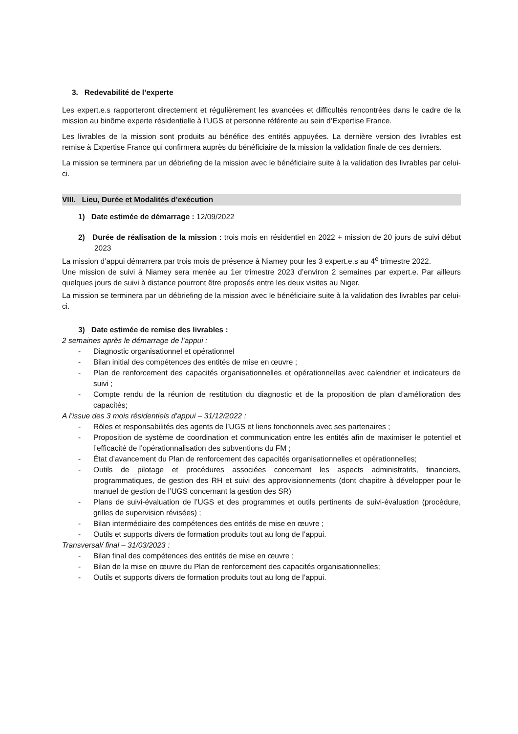3. Redevabilité de l’experte
Les expert.e.s rapporteront directement et régulièrement les avancées et difficultés rencontrées dans le cadre de la mission au binôme experte résidentielle à l’UGS et personne référente au sein d’Expertise France.
Les livrables de la mission sont produits au bénéfice des entités appuyées. La dernière version des livrables est remise à Expertise France qui confirmera auprès du bénéficiaire de la mission la validation finale de ces derniers.
La mission se terminera par un débriefing de la mission avec le bénéficiaire suite à la validation des livrables par celui-ci.
VIII. Lieu, Durée et Modalités d’exécution
1) Date estimée de démarrage : 12/09/2022
2) Durée de réalisation de la mission : trois mois en résidentiel en 2022 + mission de 20 jours de suivi début 2023
La mission d’appui démarrera par trois mois de présence à Niamey pour les 3 expert.e.s au 4<sup>e</sup> trimestre 2022.
Une mission de suivi à Niamey sera menée au 1er trimestre 2023 d’environ 2 semaines par expert.e. Par ailleurs quelques jours de suivi à distance pourront être proposés entre les deux visites au Niger.
La mission se terminera par un débriefing de la mission avec le bénéficiaire suite à la validation des livrables par celui-ci.
3) Date estimée de remise des livrables :
2 semaines après le démarrage de l’appui :
- Diagnostic organisationnel et opérationnel
- Bilan initial des compétences des entités de mise en œuvre ;
- Plan de renforcement des capacités organisationnelles et opérationnelles avec calendrier et indicateurs de suivi ;
- Compte rendu de la réunion de restitution du diagnostic et de la proposition de plan d’amélioration des capacités;
A l’issue des 3 mois résidentiels d’appui – 31/12/2022 :
- Rôles et responsabilités des agents de l’UGS et liens fonctionnels avec ses partenaires ;
- Proposition de système de coordination et communication entre les entités afin de maximiser le potentiel et l’efficacité de l’opérationnalisation des subventions du FM ;
- État d’avancement du Plan de renforcement des capacités organisationnelles et opérationnelles;
- Outils de pilotage et procédures associées concernant les aspects administratifs, financiers, programmatiques, de gestion des RH et suivi des approvisionnements (dont chapitre à développer pour le manuel de gestion de l’UGS concernant la gestion des SR)
- Plans de suivi-évaluation de l’UGS et des programmes et outils pertinents de suivi-évaluation (procédure, grilles de supervision révisées) ;
- Bilan intermédiaire des compétences des entités de mise en œuvre ;
- Outils et supports divers de formation produits tout au long de l’appui.
Transversal/ final – 31/03/2023 :
- Bilan final des compétences des entités de mise en œuvre ;
- Bilan de la mise en œuvre du Plan de renforcement des capacités organisationnelles;
- Outils et supports divers de formation produits tout au long de l’appui.